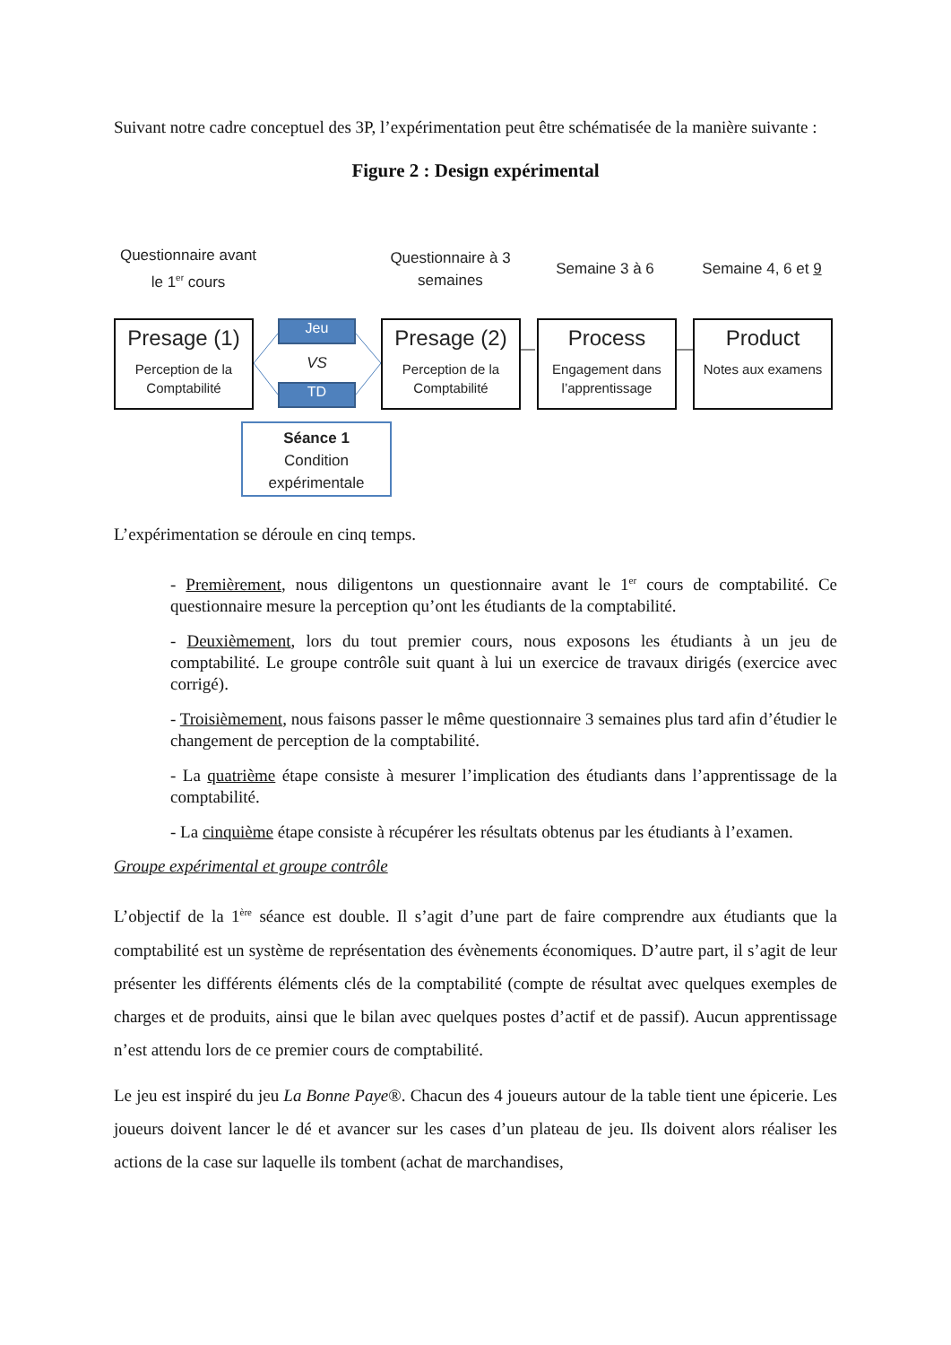Suivant notre cadre conceptuel des 3P, l’expérimentation peut être schématisée de la manière suivante :
Figure 2 : Design expérimental
Questionnaire avant le 1<sup>er</sup> cours
Questionnaire à 3 semaines
Semaine 3 à 6
Semaine 4, 6 et 9
Presage (1)
Perception de la Comptabilité
Jeu
VS
TD
Presage (2)
Perception de la Comptabilité
Process
Engagement dans l’apprentissage
Product
Notes aux examens
Séance 1
Condition expérimentale
L’expérimentation se déroule en cinq temps.
- Premièrement, nous diligentons un questionnaire avant le 1<sup>er</sup> cours de comptabilité. Ce questionnaire mesure la perception qu’ont les étudiants de la comptabilité.
- Deuxièmement, lors du tout premier cours, nous exposons les étudiants à un jeu de comptabilité. Le groupe contrôle suit quant à lui un exercice de travaux dirigés (exercice avec corrigé).
- Troisièmement, nous faisons passer le même questionnaire 3 semaines plus tard afin d’étudier le changement de perception de la comptabilité.
- La quatrième étape consiste à mesurer l’implication des étudiants dans l’apprentissage de la comptabilité.
- La cinquième étape consiste à récupérer les résultats obtenus par les étudiants à l’examen.
Groupe expérimental et groupe contrôle
L’objectif de la 1<sup>ère</sup> séance est double. Il s’agit d’une part de faire comprendre aux étudiants que la comptabilité est un système de représentation des évènements économiques. D’autre part, il s’agit de leur présenter les différents éléments clés de la comptabilité (compte de résultat avec quelques exemples de charges et de produits, ainsi que le bilan avec quelques postes d’actif et de passif). Aucun apprentissage n’est attendu lors de ce premier cours de comptabilité.
Le jeu est inspiré du jeu La Bonne Paye®. Chacun des 4 joueurs autour de la table tient une épicerie. Les joueurs doivent lancer le dé et avancer sur les cases d’un plateau de jeu. Ils doivent alors réaliser les actions de la case sur laquelle ils tombent (achat de marchandises,